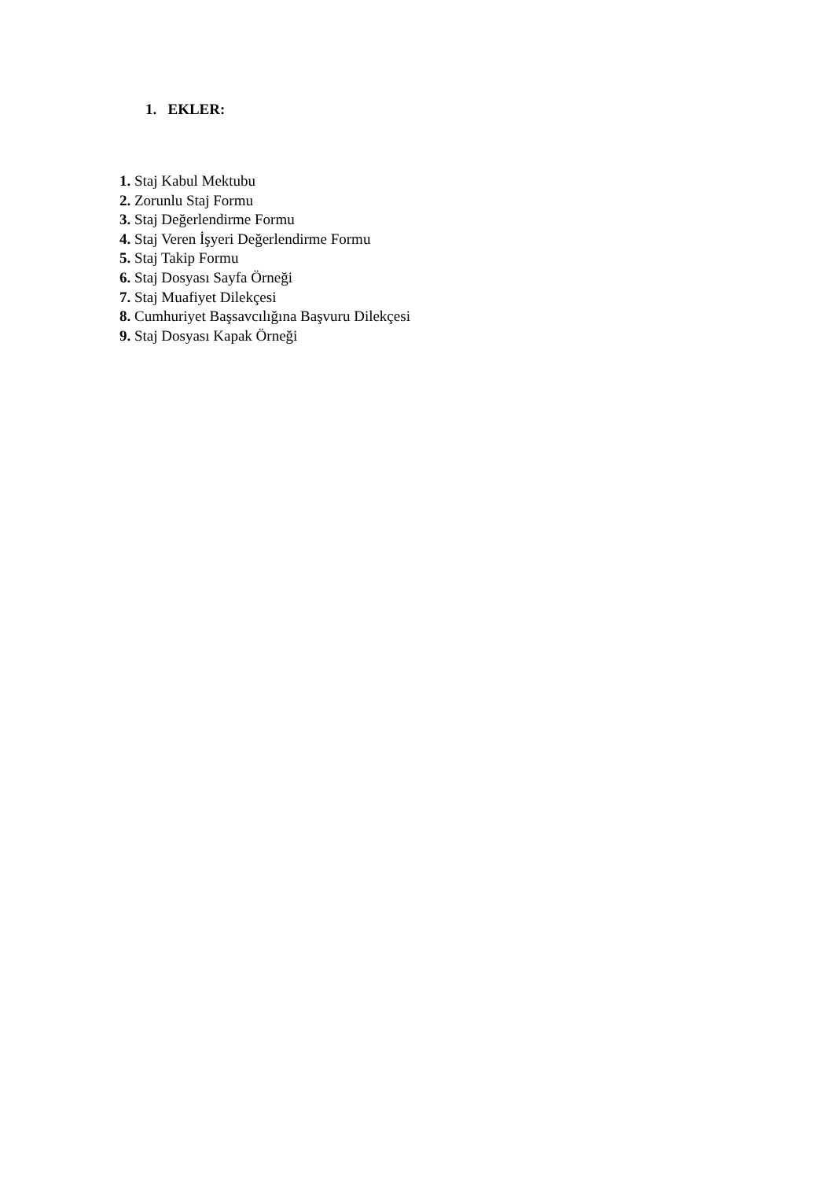1. EKLER:
1. Staj Kabul Mektubu
2. Zorunlu Staj Formu
3. Staj Değerlendirme Formu
4. Staj Veren İşyeri Değerlendirme Formu
5. Staj Takip Formu
6. Staj Dosyası Sayfa Örneği
7. Staj Muafiyet Dilekçesi
8. Cumhuriyet Başsavcılığına Başvuru Dilekçesi
9. Staj Dosyası Kapak Örneği